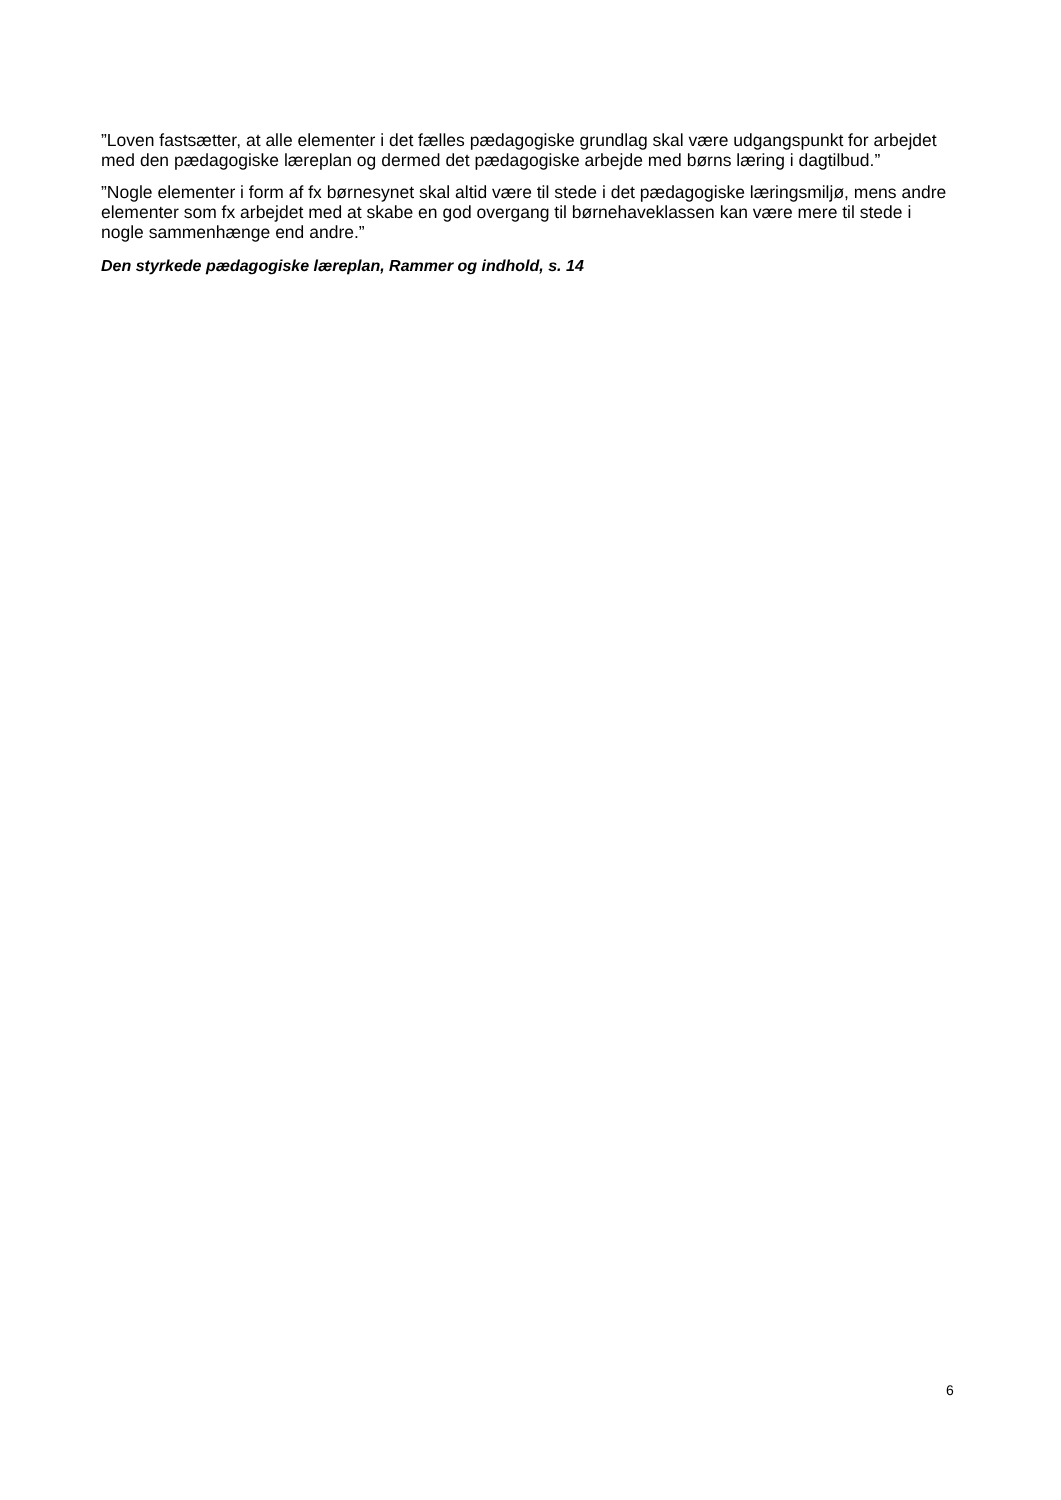”Loven fastsætter, at alle elementer i det fælles pædagogiske grundlag skal være udgangspunkt for arbejdet med den pædagogiske læreplan og dermed det pædagogiske arbejde med børns læring i dagtilbud.”
”Nogle elementer i form af fx børnesynet skal altid være til stede i det pædagogiske læringsmiljø, mens andre elementer som fx arbejdet med at skabe en god overgang til børnehaveklassen kan være mere til stede i nogle sammenhænge end andre.”
Den styrkede pædagogiske læreplan, Rammer og indhold, s. 14
6